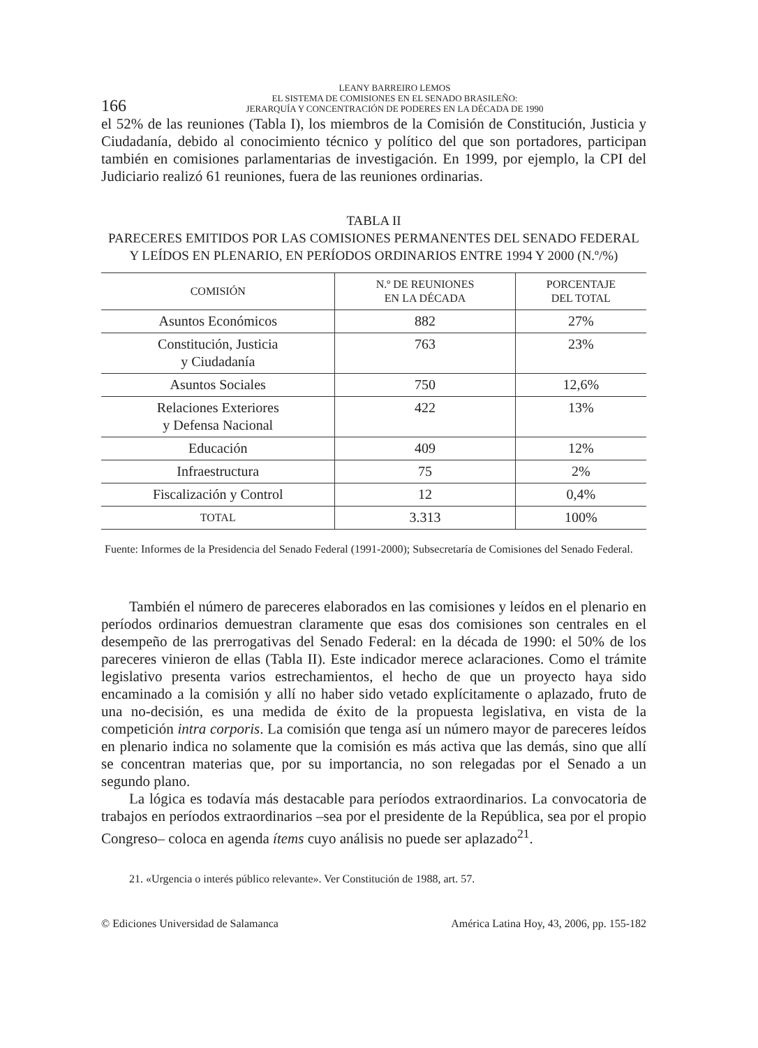166
LEANY BARREIRO LEMOS
EL SISTEMA DE COMISIONES EN EL SENADO BRASILEÑO:
JERARQUÍA Y CONCENTRACIÓN DE PODERES EN LA DÉCADA DE 1990
el 52% de las reuniones (Tabla I), los miembros de la Comisión de Constitución, Justicia y Ciudadanía, debido al conocimiento técnico y político del que son portadores, participan también en comisiones parlamentarias de investigación. En 1999, por ejemplo, la CPI del Judiciario realizó 61 reuniones, fuera de las reuniones ordinarias.
TABLA II
PARECERES EMITIDOS POR LAS COMISIONES PERMANENTES DEL SENADO FEDERAL
Y LEÍDOS EN PLENARIO, EN PERÍODOS ORDINARIOS ENTRE 1994 Y 2000 (N.º/%)
| COMISIÓN | N.º DE REUNIONES EN LA DÉCADA | PORCENTAJE DEL TOTAL |
| --- | --- | --- |
| Asuntos Económicos | 882 | 27% |
| Constitución, Justicia y Ciudadanía | 763 | 23% |
| Asuntos Sociales | 750 | 12,6% |
| Relaciones Exteriores y Defensa Nacional | 422 | 13% |
| Educación | 409 | 12% |
| Infraestructura | 75 | 2% |
| Fiscalización y Control | 12 | 0,4% |
| TOTAL | 3.313 | 100% |
Fuente: Informes de la Presidencia del Senado Federal (1991-2000); Subsecretaría de Comisiones del Senado Federal.
También el número de pareceres elaborados en las comisiones y leídos en el plenario en períodos ordinarios demuestran claramente que esas dos comisiones son centrales en el desempeño de las prerrogativas del Senado Federal: en la década de 1990: el 50% de los pareceres vinieron de ellas (Tabla II). Este indicador merece aclaraciones. Como el trámite legislativo presenta varios estrechamientos, el hecho de que un proyecto haya sido encaminado a la comisión y allí no haber sido vetado explícitamente o aplazado, fruto de una no-decisión, es una medida de éxito de la propuesta legislativa, en vista de la competición intra corporis. La comisión que tenga así un número mayor de pareceres leídos en plenario indica no solamente que la comisión es más activa que las demás, sino que allí se concentran materias que, por su importancia, no son relegadas por el Senado a un segundo plano.
La lógica es todavía más destacable para períodos extraordinarios. La convocatoria de trabajos en períodos extraordinarios –sea por el presidente de la República, sea por el propio Congreso– coloca en agenda ítems cuyo análisis no puede ser aplazado<sup>21</sup>.
21. «Urgencia o interés público relevante». Ver Constitución de 1988, art. 57.
© Ediciones Universidad de Salamanca América Latina Hoy, 43, 2006, pp. 155-182